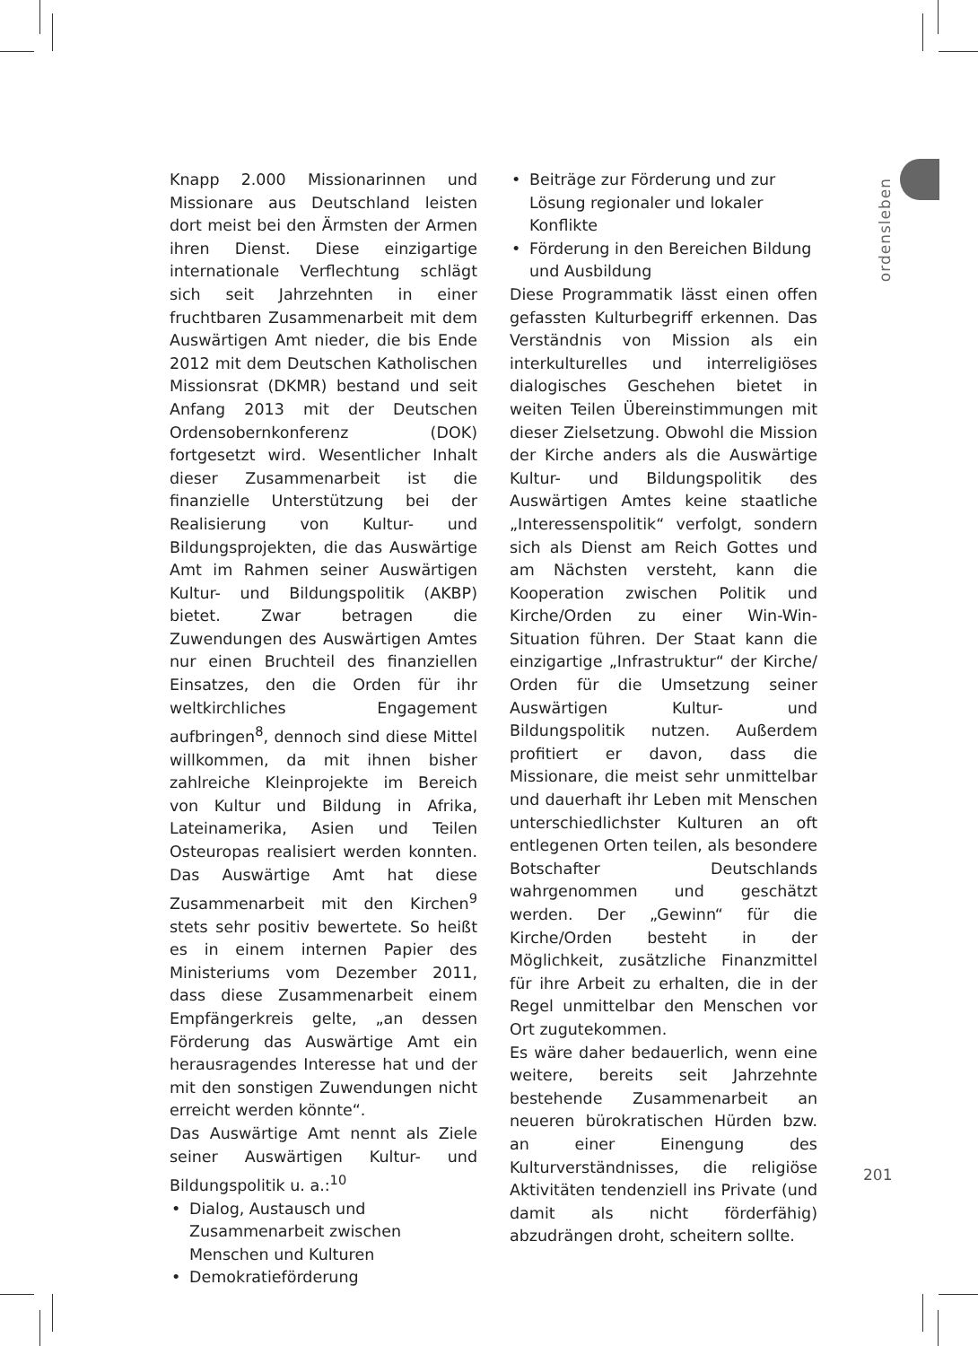ordensleben
Knapp 2.000 Missionarinnen und Missionare aus Deutschland leisten dort meist bei den Ärmsten der Armen ihren Dienst. Diese einzigartige internationale Verflechtung schlägt sich seit Jahrzehnten in einer fruchtbaren Zusammenarbeit mit dem Auswärtigen Amt nieder, die bis Ende 2012 mit dem Deutschen Katholischen Missionsrat (DKMR) bestand und seit Anfang 2013 mit der Deutschen Ordensobernkonferenz (DOK) fortgesetzt wird. Wesentlicher Inhalt dieser Zusammenarbeit ist die finanzielle Unterstützung bei der Realisierung von Kultur- und Bildungsprojekten, die das Auswärtige Amt im Rahmen seiner Auswärtigen Kultur- und Bildungspolitik (AKBP) bietet. Zwar betragen die Zuwendungen des Auswärtigen Amtes nur einen Bruchteil des finanziellen Einsatzes, den die Orden für ihr weltkirchliches Engagement aufbringen<sup>8</sup>, dennoch sind diese Mittel willkommen, da mit ihnen bisher zahlreiche Kleinprojekte im Bereich von Kultur und Bildung in Afrika, Lateinamerika, Asien und Teilen Osteuropas realisiert werden konnten. Das Auswärtige Amt hat diese Zusammenarbeit mit den Kirchen<sup>9</sup> stets sehr positiv bewertete. So heißt es in einem internen Papier des Ministeriums vom Dezember 2011, dass diese Zusammenarbeit einem Empfängerkreis gelte, „an dessen Förderung das Auswärtige Amt ein herausragendes Interesse hat und der mit den sonstigen Zuwendungen nicht erreicht werden könnte“.
Das Auswärtige Amt nennt als Ziele seiner Auswärtigen Kultur- und Bildungspolitik u. a.:<sup>10</sup>
• Dialog, Austausch und Zusammenarbeit zwischen Menschen und Kulturen
• Demokratieförderung
• Beiträge zur Förderung und zur Lösung regionaler und lokaler Konflikte
• Förderung in den Bereichen Bildung und Ausbildung
Diese Programmatik lässt einen offen gefassten Kulturbegriff erkennen. Das Verständnis von Mission als ein interkulturelles und interreligiöses dialogisches Geschehen bietet in weiten Teilen Übereinstimmungen mit dieser Zielsetzung. Obwohl die Mission der Kirche anders als die Auswärtige Kultur- und Bildungspolitik des Auswärtigen Amtes keine staatliche „Interessenspolitik“ verfolgt, sondern sich als Dienst am Reich Gottes und am Nächsten versteht, kann die Kooperation zwischen Politik und Kirche/Orden zu einer Win-Win-Situation führen. Der Staat kann die einzigartige „Infrastruktur“ der Kirche/ Orden für die Umsetzung seiner Auswärtigen Kultur- und Bildungspolitik nutzen. Außerdem profitiert er davon, dass die Missionare, die meist sehr unmittelbar und dauerhaft ihr Leben mit Menschen unterschiedlichster Kulturen an oft entlegenen Orten teilen, als besondere Botschafter Deutschlands wahrgenommen und geschätzt werden. Der „Gewinn“ für die Kirche/Orden besteht in der Möglichkeit, zusätzliche Finanzmittel für ihre Arbeit zu erhalten, die in der Regel unmittelbar den Menschen vor Ort zugutekommen.
Es wäre daher bedauerlich, wenn eine weitere, bereits seit Jahrzehnte bestehende Zusammenarbeit an neueren bürokratischen Hürden bzw. an einer Einengung des Kulturverständnisses, die religiöse Aktivitäten tendenziell ins Private (und damit als nicht förderfähig) abzudrängen droht, scheitern sollte.
201